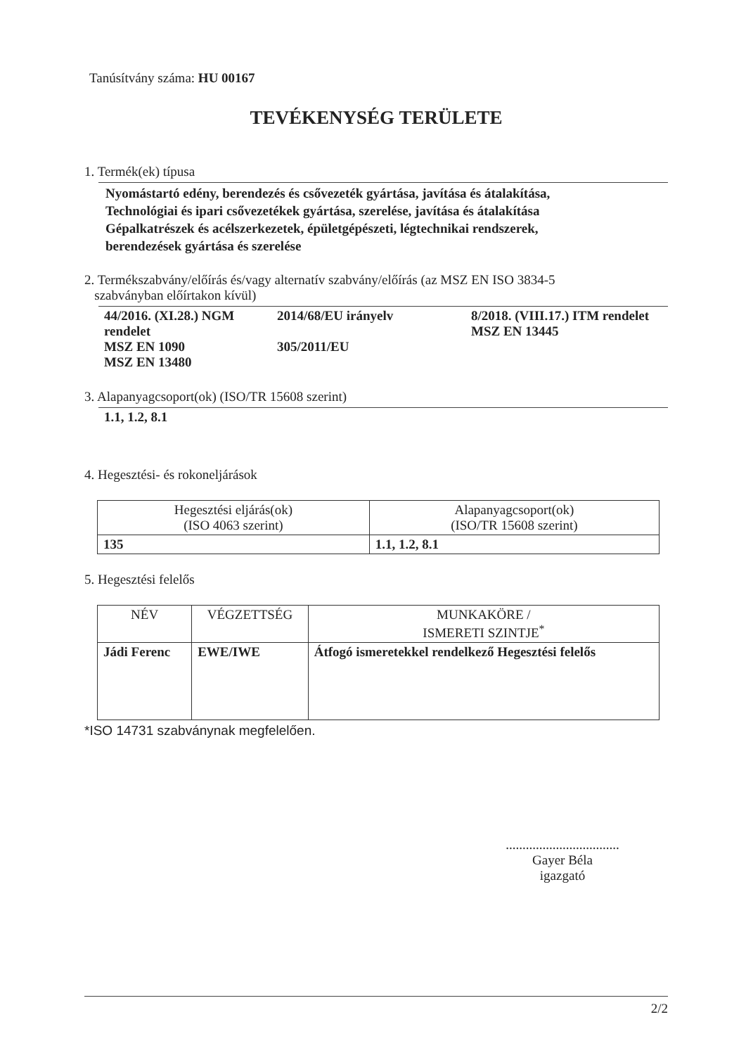Tanúsítvány száma: HU 00167
TEVÉKENYSÉG TERÜLETE
1. Termék(ek) típusa
Nyomástartó edény, berendezés és csővezeték gyártása, javítása és átalakítása,
Technológiai és ipari csővezetékek gyártása, szerelése, javítása és átalakítása
Gépalkatrészek és acélszerkezetek, épületgépészeti, légtechnikai rendszerek,
berendezések gyártása és szerelése
2. Termékszabvány/előírás és/vagy alternatív szabvány/előírás (az MSZ EN ISO 3834-5
szabványban előírtakon kívül)
| 44/2016. (XI.28.) NGM rendelet MSZ EN 1090 MSZ EN 13480 | 2014/68/EU irányelv 305/2011/EU | 8/2018. (VIII.17.) ITM rendelet MSZ EN 13445 |
3. Alapanyagcsoport(ok) (ISO/TR 15608 szerint)
1.1, 1.2, 8.1
4. Hegesztési- és rokoneljárások
| Hegesztési eljárás(ok) (ISO 4063 szerint) | Alapanyagcsoport(ok) (ISO/TR 15608 szerint) |
| --- | --- |
| 135 | 1.1, 1.2, 8.1 |
5. Hegesztési felelős
| NÉV | VÉGZETTSÉG | MUNKAKÖRE / ISMERETI SZINTJE<sup>*</sup> |
| --- | --- | --- |
| Jádi Ferenc | EWE/IWE | Átfogó ismeretekkel rendelkező Hegesztési felelős |
*ISO 14731 szabványnak megfelelően.
..................................
Gayer Béla
igazgató
2/2